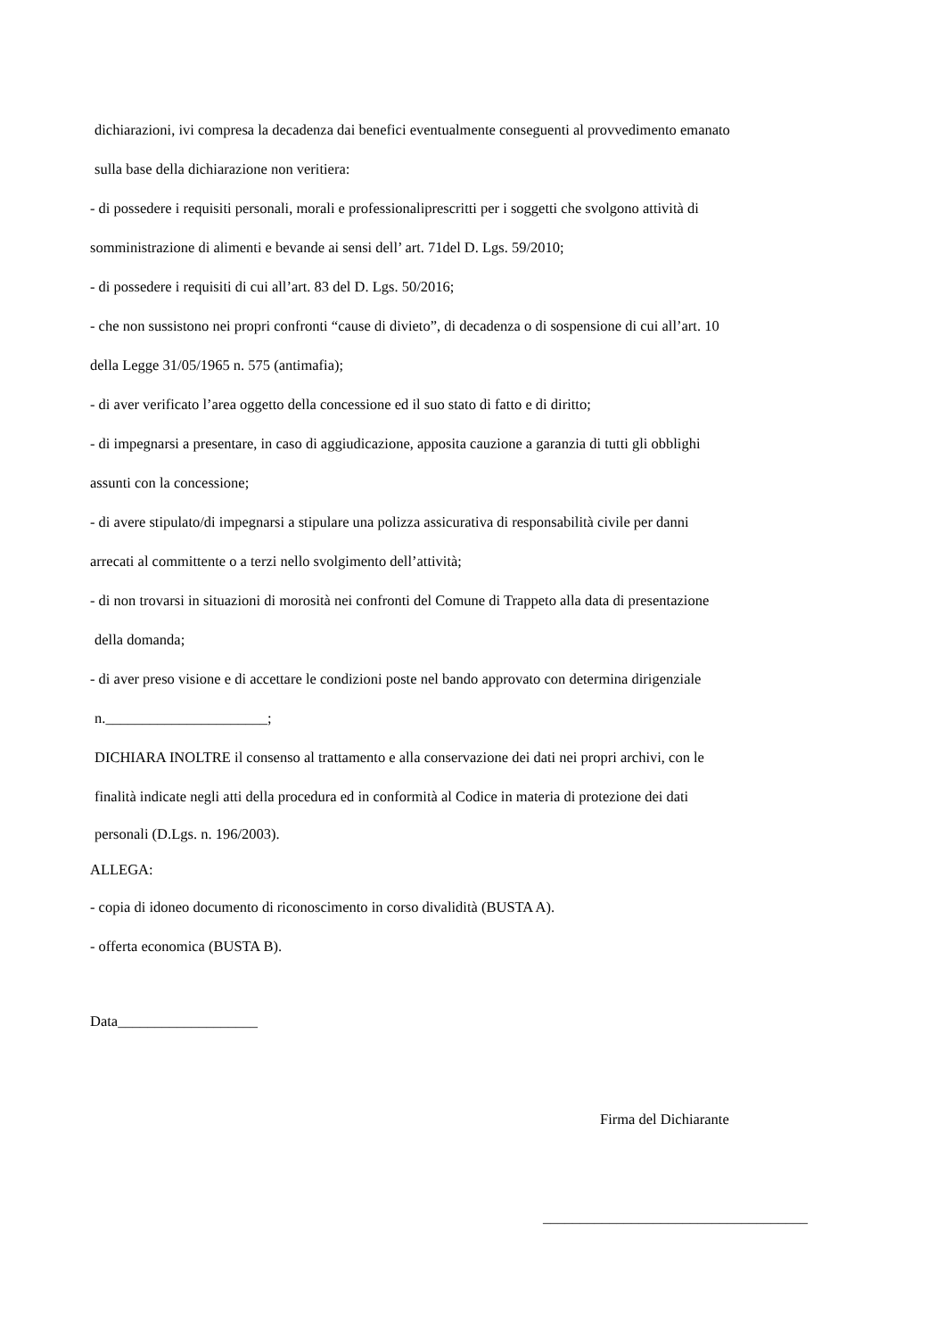dichiarazioni, ivi compresa la decadenza dai benefici eventualmente conseguenti al provvedimento emanato
sulla base della dichiarazione non veritiera:
- di possedere i requisiti personali, morali e professionaliprescritti per i soggetti che svolgono attività di
somministrazione di alimenti e bevande ai sensi dell’ art. 71del D. Lgs. 59/2010;
- di possedere i requisiti di cui all’art. 83 del D. Lgs. 50/2016;
- che non sussistono nei propri confronti “cause di divieto”, di decadenza o di sospensione di cui all’art. 10
della Legge 31/05/1965 n. 575 (antimafia);
- di aver verificato l’area oggetto della concessione ed il suo stato di fatto e di diritto;
- di impegnarsi a presentare, in caso di aggiudicazione, apposita cauzione a garanzia di tutti gli obblighi
assunti con la concessione;
- di avere stipulato/di impegnarsi a stipulare una polizza assicurativa di responsabilità civile per danni
arrecati al committente o a terzi nello svolgimento dell’attività;
- di non trovarsi in situazioni di morosità nei confronti del Comune di Trappeto alla data di presentazione
della domanda;
- di aver preso visione e di accettare le condizioni poste nel bando approvato con determina dirigenziale
n.______________________;
DICHIARA INOLTRE il consenso al trattamento e alla conservazione dei dati nei propri archivi, con le
finalità indicate negli atti della procedura ed in conformità al Codice in materia di protezione dei dati
personali (D.Lgs. n. 196/2003).
ALLEGA:
- copia di idoneo documento di riconoscimento in corso divalidità (BUSTA A).
- offerta economica (BUSTA B).
Data___________________
Firma del Dichiarante
____________________________________